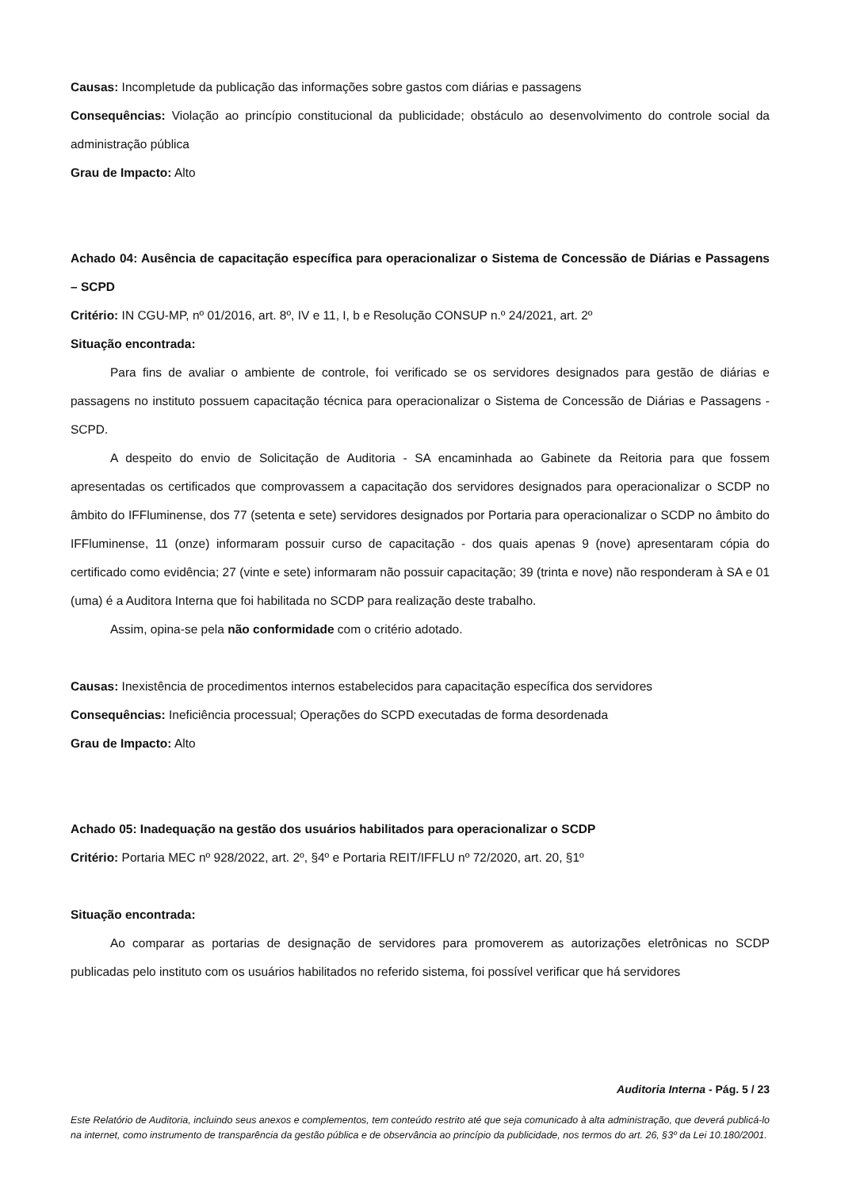Causas: Incompletude da publicação das informações sobre gastos com diárias e passagens
Consequências: Violação ao princípio constitucional da publicidade; obstáculo ao desenvolvimento do controle social da administração pública
Grau de Impacto: Alto
Achado 04: Ausência de capacitação específica para operacionalizar o Sistema de Concessão de Diárias e Passagens – SCPD
Critério: IN CGU-MP, nº 01/2016, art. 8º, IV e 11, I, b e Resolução CONSUP n.º 24/2021, art. 2º
Situação encontrada:
Para fins de avaliar o ambiente de controle, foi verificado se os servidores designados para gestão de diárias e passagens no instituto possuem capacitação técnica para operacionalizar o Sistema de Concessão de Diárias e Passagens - SCPD.
A despeito do envio de Solicitação de Auditoria - SA encaminhada ao Gabinete da Reitoria para que fossem apresentadas os certificados que comprovassem a capacitação dos servidores designados para operacionalizar o SCDP no âmbito do IFFluminense, dos 77 (setenta e sete) servidores designados por Portaria para operacionalizar o SCDP no âmbito do IFFluminense, 11 (onze) informaram possuir curso de capacitação - dos quais apenas 9 (nove) apresentaram cópia do certificado como evidência; 27 (vinte e sete) informaram não possuir capacitação; 39 (trinta e nove) não responderam à SA e 01 (uma) é a Auditora Interna que foi habilitada no SCDP para realização deste trabalho.
Assim, opina-se pela não conformidade com o critério adotado.
Causas: Inexistência de procedimentos internos estabelecidos para capacitação específica dos servidores
Consequências: Ineficiência processual; Operações do SCPD executadas de forma desordenada
Grau de Impacto: Alto
Achado 05: Inadequação na gestão dos usuários habilitados para operacionalizar o SCDP
Critério: Portaria MEC nº 928/2022, art. 2º, §4º e Portaria REIT/IFFLU nº 72/2020, art. 20, §1º
Situação encontrada:
Ao comparar as portarias de designação de servidores para promoverem as autorizações eletrônicas no SCDP publicadas pelo instituto com os usuários habilitados no referido sistema, foi possível verificar que há servidores
Auditoria Interna - Pág. 5 / 23
Este Relatório de Auditoria, incluindo seus anexos e complementos, tem conteúdo restrito até que seja comunicado à alta administração, que deverá publicá-lo na internet, como instrumento de transparência da gestão pública e de observância ao princípio da publicidade, nos termos do art. 26, §3º da Lei 10.180/2001.